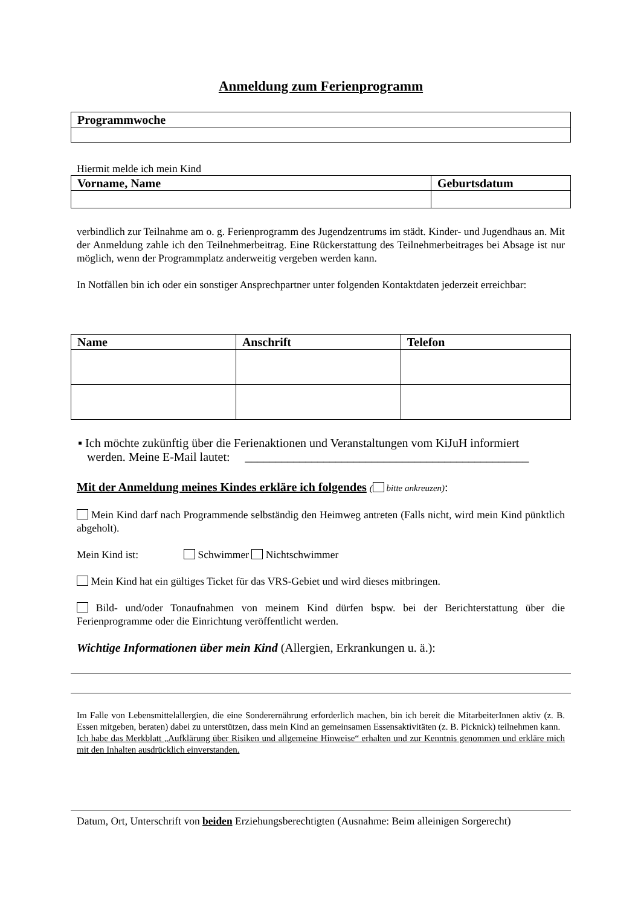Anmeldung zum Ferienprogramm
| Programmwoche |
| --- |
Hiermit melde ich mein Kind
| Vorname, Name | Geburtsdatum |
| --- | --- |
verbindlich zur Teilnahme am o. g. Ferienprogramm des Jugendzentrums im städt. Kinder- und Jugendhaus an. Mit der Anmeldung zahle ich den Teilnehmerbeitrag. Eine Rückerstattung des Teilnehmerbeitrages bei Absage ist nur möglich, wenn der Programmplatz anderweitig vergeben werden kann.
In Notfällen bin ich oder ein sonstiger Ansprechpartner unter folgenden Kontaktdaten jederzeit erreichbar:
| Name | Anschrift | Telefon |
| --- | --- | --- |
▪ Ich möchte zukünftig über die Ferienaktionen und Veranstaltungen vom KiJuH informiert
werden. Meine E-Mail lautet: _______________________________________________
Mit der Anmeldung meines Kindes erkläre ich folgendes ( bitte ankreuzen):
Mein Kind darf nach Programmende selbständig den Heimweg antreten (Falls nicht, wird mein Kind pünktlich abgeholt).
Mein Kind ist: Schwimmer Nichtschwimmer
Mein Kind hat ein gültiges Ticket für das VRS-Gebiet und wird dieses mitbringen.
Bild- und/oder Tonaufnahmen von meinem Kind dürfen bspw. bei der Berichterstattung über die Ferienprogramme oder die Einrichtung veröffentlicht werden.
Wichtige Informationen über mein Kind (Allergien, Erkrankungen u. ä.):
Im Falle von Lebensmittelallergien, die eine Sonderernährung erforderlich machen, bin ich bereit die MitarbeiterInnen aktiv (z. B. Essen mitgeben, beraten) dabei zu unterstützen, dass mein Kind an gemeinsamen Essensaktivitäten (z. B. Picknick) teilnehmen kann.
Ich habe das Merkblatt „Aufklärung über Risiken und allgemeine Hinweise“ erhalten und zur Kenntnis genommen und erkläre mich mit den Inhalten ausdrücklich einverstanden.
Datum, Ort, Unterschrift von beiden Erziehungsberechtigten (Ausnahme: Beim alleinigen Sorgerecht)